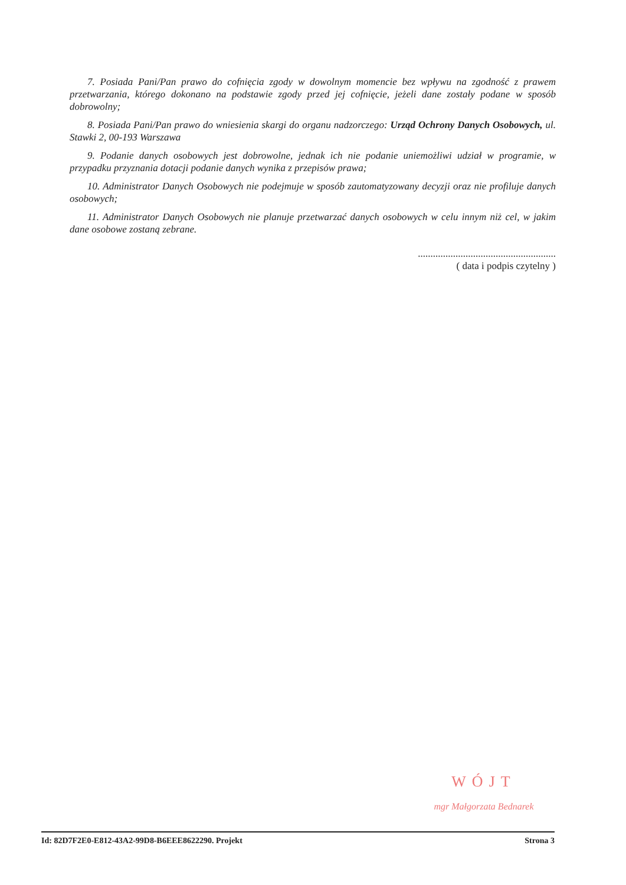7. Posiada Pani/Pan prawo do cofnięcia zgody w dowolnym momencie bez wpływu na zgodność z prawem przetwarzania, którego dokonano na podstawie zgody przed jej cofnięcie, jeżeli dane zostały podane w sposób dobrowolny;
8. Posiada Pani/Pan prawo do wniesienia skargi do organu nadzorczego: Urząd Ochrony Danych Osobowych, ul. Stawki 2, 00-193 Warszawa
9. Podanie danych osobowych jest dobrowolne, jednak ich nie podanie uniemożliwi udział w programie, w przypadku przyznania dotacji podanie danych wynika z przepisów prawa;
10. Administrator Danych Osobowych nie podejmuje w sposób zautomatyzowany decyzji oraz nie profiluje danych osobowych;
11. Administrator Danych Osobowych nie planuje przetwarzać danych osobowych w celu innym niż cel, w jakim dane osobowe zostaną zebrane.
.......................................................
( data i podpis czytelny )
WÓJT
mgr Małgorzata Bednarek
Id: 82D7F2E0-E812-43A2-99D8-B6EEE8622290. Projekt Strona 3